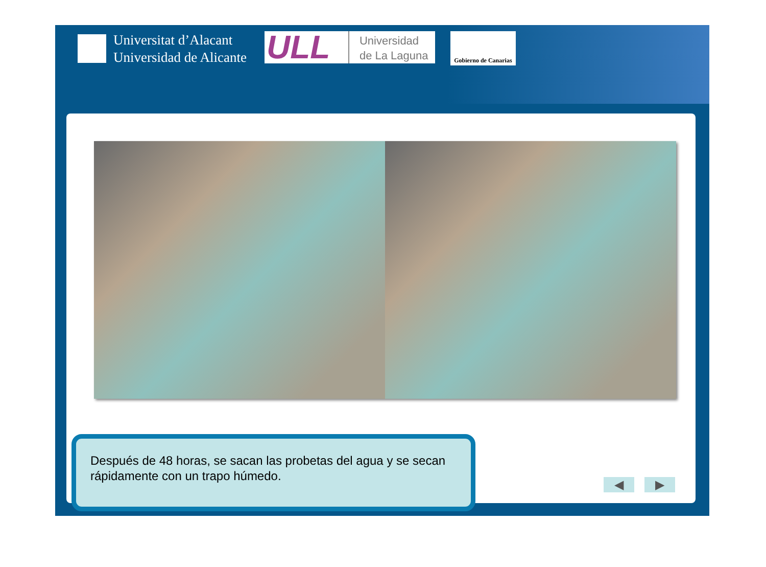Universitat d’Alacant
Universidad de Alicante
ULL
Universidad
de La Laguna
Gobierno de Canarias
Después de 48 horas, se sacan las probetas del agua y se secan rápidamente con un trapo húmedo.
◀ ▶